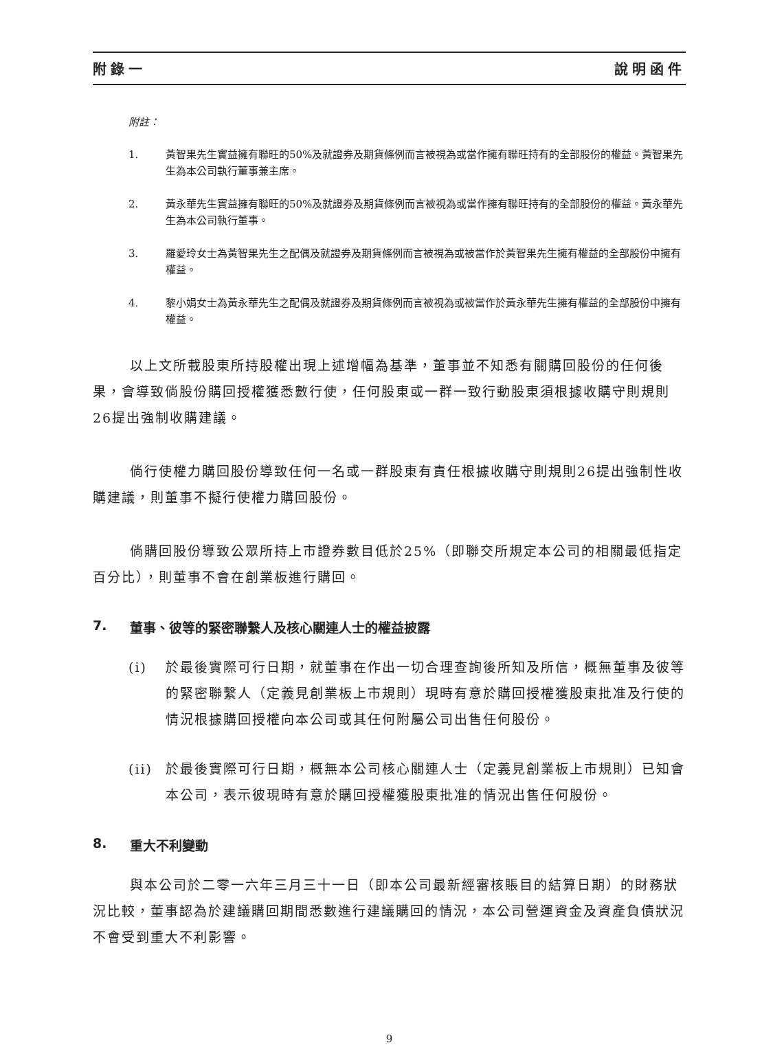附錄一 說明函件
附註：
1. 黃智果先生實益擁有聯旺的50%及就證券及期貨條例而言被視為或當作擁有聯旺持有的全部股份的權益。黃智果先生為本公司執行董事兼主席。
2. 黃永華先生實益擁有聯旺的50%及就證券及期貨條例而言被視為或當作擁有聯旺持有的全部股份的權益。黃永華先生為本公司執行董事。
3. 羅愛玲女士為黃智果先生之配偶及就證券及期貨條例而言被視為或被當作於黃智果先生擁有權益的全部股份中擁有權益。
4. 黎小娟女士為黃永華先生之配偶及就證券及期貨條例而言被視為或被當作於黃永華先生擁有權益的全部股份中擁有權益。
以上文所載股東所持股權出現上述增幅為基準，董事並不知悉有關購回股份的任何後果，會導致倘股份購回授權獲悉數行使，任何股東或一群一致行動股東須根據收購守則規則26提出強制收購建議。
倘行使權力購回股份導致任何一名或一群股東有責任根據收購守則規則26提出強制性收購建議，則董事不擬行使權力購回股份。
倘購回股份導致公眾所持上市證券數目低於25%（即聯交所規定本公司的相關最低指定百分比），則董事不會在創業板進行購回。
7. 董事、彼等的緊密聯繫人及核心關連人士的權益披露
(i) 於最後實際可行日期，就董事在作出一切合理查詢後所知及所信，概無董事及彼等的緊密聯繫人（定義見創業板上市規則）現時有意於購回授權獲股東批准及行使的情況根據購回授權向本公司或其任何附屬公司出售任何股份。
(ii) 於最後實際可行日期，概無本公司核心關連人士（定義見創業板上市規則）已知會本公司，表示彼現時有意於購回授權獲股東批准的情況出售任何股份。
8. 重大不利變動
與本公司於二零一六年三月三十一日（即本公司最新經審核賬目的結算日期）的財務狀況比較，董事認為於建議購回期間悉數進行建議購回的情況，本公司營運資金及資產負債狀況不會受到重大不利影響。
9